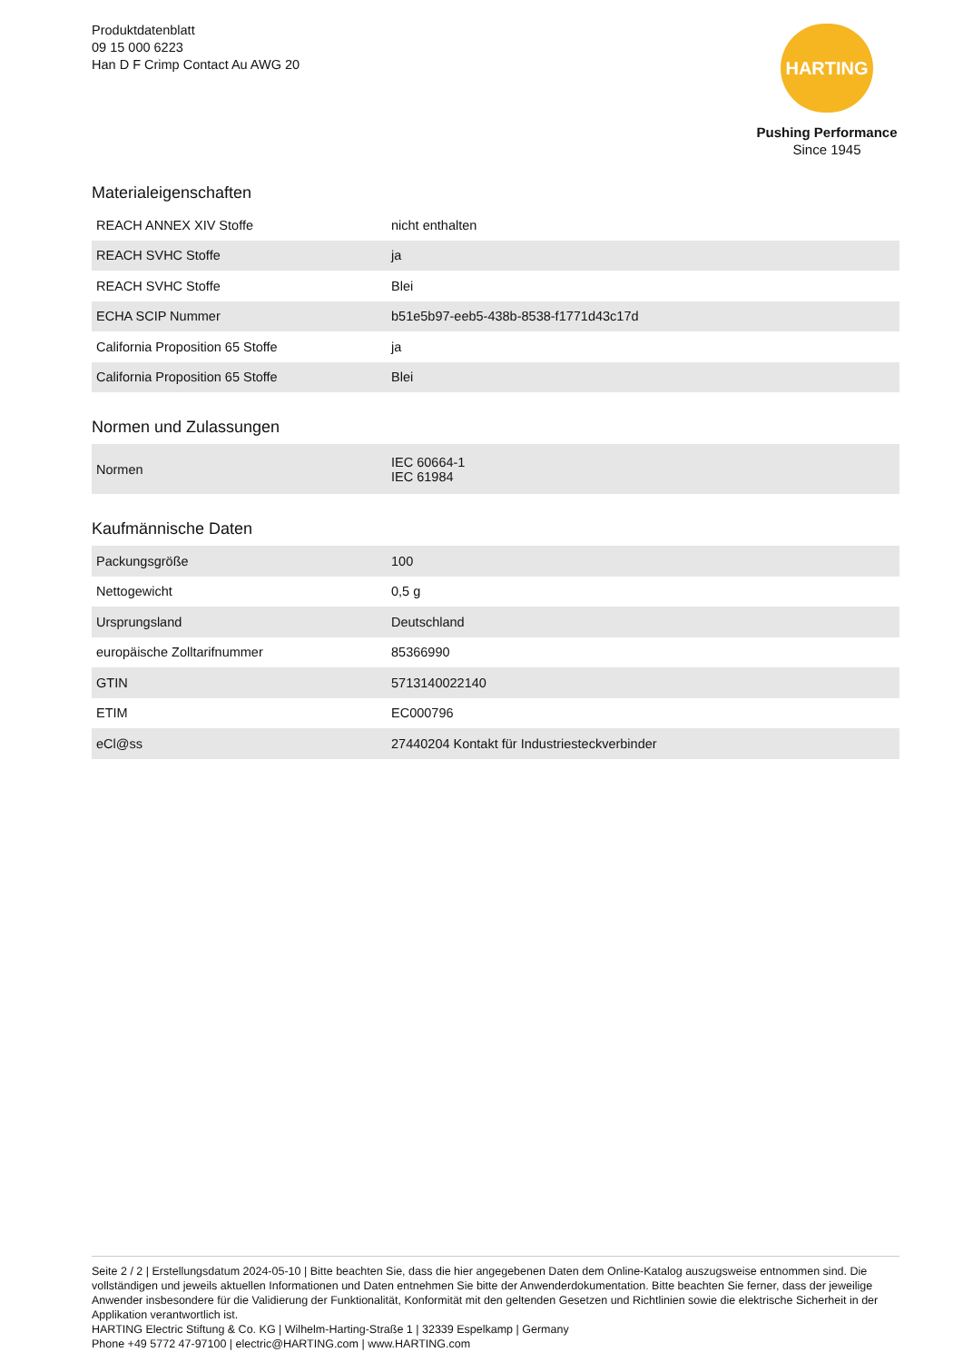Produktdatenblatt
09 15 000 6223
Han D F Crimp Contact Au AWG 20
HARTING
Pushing Performance
Since 1945
Materialeigenschaften
| REACH ANNEX XIV Stoffe | nicht enthalten |
| REACH SVHC Stoffe | ja |
| REACH SVHC Stoffe | Blei |
| ECHA SCIP Nummer | b51e5b97-eeb5-438b-8538-f1771d43c17d |
| California Proposition 65 Stoffe | ja |
| California Proposition 65 Stoffe | Blei |
Normen und Zulassungen
| Normen | IEC 60664-1 IEC 61984 |
Kaufmännische Daten
| Packungsgröße | 100 |
| Nettogewicht | 0,5 g |
| Ursprungsland | Deutschland |
| europäische Zolltarifnummer | 85366990 |
| GTIN | 5713140022140 |
| ETIM | EC000796 |
| eCl@ss | 27440204 Kontakt für Industriesteckverbinder |
Seite 2 / 2 | Erstellungsdatum 2024-05-10 | Bitte beachten Sie, dass die hier angegebenen Daten dem Online-Katalog auszugsweise entnommen sind. Die vollständigen und jeweils aktuellen Informationen und Daten entnehmen Sie bitte der Anwenderdokumentation. Bitte beachten Sie ferner, dass der jeweilige Anwender insbesondere für die Validierung der Funktionalität, Konformität mit den geltenden Gesetzen und Richtlinien sowie die elektrische Sicherheit in der Applikation verantwortlich ist.
HARTING Electric Stiftung & Co. KG | Wilhelm-Harting-Straße 1 | 32339 Espelkamp | Germany
Phone +49 5772 47-97100 | electric@HARTING.com | www.HARTING.com